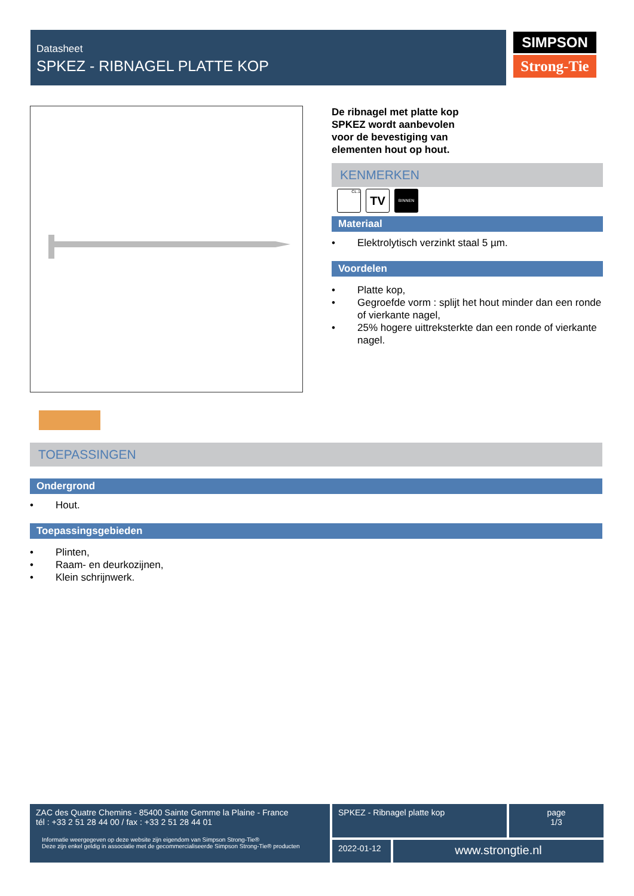Datasheet
SPKEZ - RIBNAGEL PLATTE KOP
SIMPSON
Strong-Tie
De ribnagel met platte kop
SPKEZ wordt aanbevolen
voor de bevestiging van
elementen hout op hout.
KENMERKEN
CL.1
TV
BINNEN
Materiaal
• Elektrolytisch verzinkt staal 5 µm.
Voordelen
• Platte kop,
• Gegroefde vorm : splijt het hout minder dan een ronde of vierkante nagel,
• 25% hogere uittreksterkte dan een ronde of vierkante nagel.
TOEPASSINGEN
Ondergrond
• Hout.
Toepassingsgebieden
• Plinten,
• Raam- en deurkozijnen,
• Klein schrijnwerk.
ZAC des Quatre Chemins - 85400 Sainte Gemme la Plaine - France
tél : +33 2 51 28 44 00 / fax : +33 2 51 28 44 01
Informatie weergegeven op deze website zijn eigendom van Simpson Strong-Tie®
Deze zijn enkel geldig in associatie met de gecommercialiseerde Simpson Strong-Tie® producten
SPKEZ - Ribnagel platte kop
page
1/3
2022-01-12
www.strongtie.nl